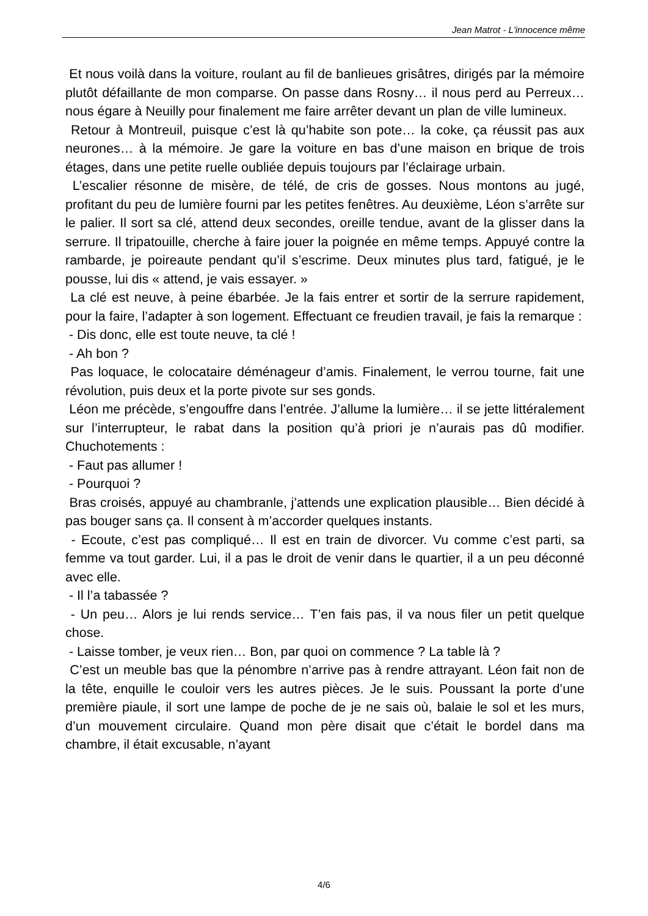Jean Matrot - L'innocence même
Et nous voilà dans la voiture, roulant au fil de banlieues grisâtres, dirigés par la mémoire plutôt défaillante de mon comparse. On passe dans Rosny… il nous perd au Perreux… nous égare à Neuilly pour finalement me faire arrêter devant un plan de ville lumineux.
Retour à Montreuil, puisque c’est là qu’habite son pote… la coke, ça réussit pas aux neurones… à la mémoire. Je gare la voiture en bas d’une maison en brique de trois étages, dans une petite ruelle oubliée depuis toujours par l’éclairage urbain.
L’escalier résonne de misère, de télé, de cris de gosses. Nous montons au jugé, profitant du peu de lumière fourni par les petites fenêtres. Au deuxième, Léon s’arrête sur le palier. Il sort sa clé, attend deux secondes, oreille tendue, avant de la glisser dans la serrure. Il tripatouille, cherche à faire jouer la poignée en même temps. Appuyé contre la rambarde, je poireaute pendant qu’il s’escrime. Deux minutes plus tard, fatigué, je le pousse, lui dis « attend, je vais essayer. »
La clé est neuve, à peine ébarbée. Je la fais entrer et sortir de la serrure rapidement, pour la faire, l’adapter à son logement. Effectuant ce freudien travail, je fais la remarque :
- Dis donc, elle est toute neuve, ta clé !
- Ah bon ?
Pas loquace, le colocataire déménageur d’amis. Finalement, le verrou tourne, fait une révolution, puis deux et la porte pivote sur ses gonds.
Léon me précède, s’engouffre dans l’entrée. J’allume la lumière… il se jette littéralement sur l’interrupteur, le rabat dans la position qu’à priori je n’aurais pas dû modifier. Chuchotements :
- Faut pas allumer !
- Pourquoi ?
Bras croisés, appuyé au chambranle, j’attends une explication plausible… Bien décidé à pas bouger sans ça. Il consent à m’accorder quelques instants.
- Ecoute, c’est pas compliqué… Il est en train de divorcer. Vu comme c’est parti, sa femme va tout garder. Lui, il a pas le droit de venir dans le quartier, il a un peu déconné avec elle.
- Il l’a tabassée ?
- Un peu… Alors je lui rends service… T’en fais pas, il va nous filer un petit quelque chose.
- Laisse tomber, je veux rien… Bon, par quoi on commence ? La table là ?
C’est un meuble bas que la pénombre n’arrive pas à rendre attrayant. Léon fait non de la tête, enquille le couloir vers les autres pièces. Je le suis. Poussant la porte d’une première piaule, il sort une lampe de poche de je ne sais où, balaie le sol et les murs, d’un mouvement circulaire. Quand mon père disait que c’était le bordel dans ma chambre, il était excusable, n’ayant
4/6